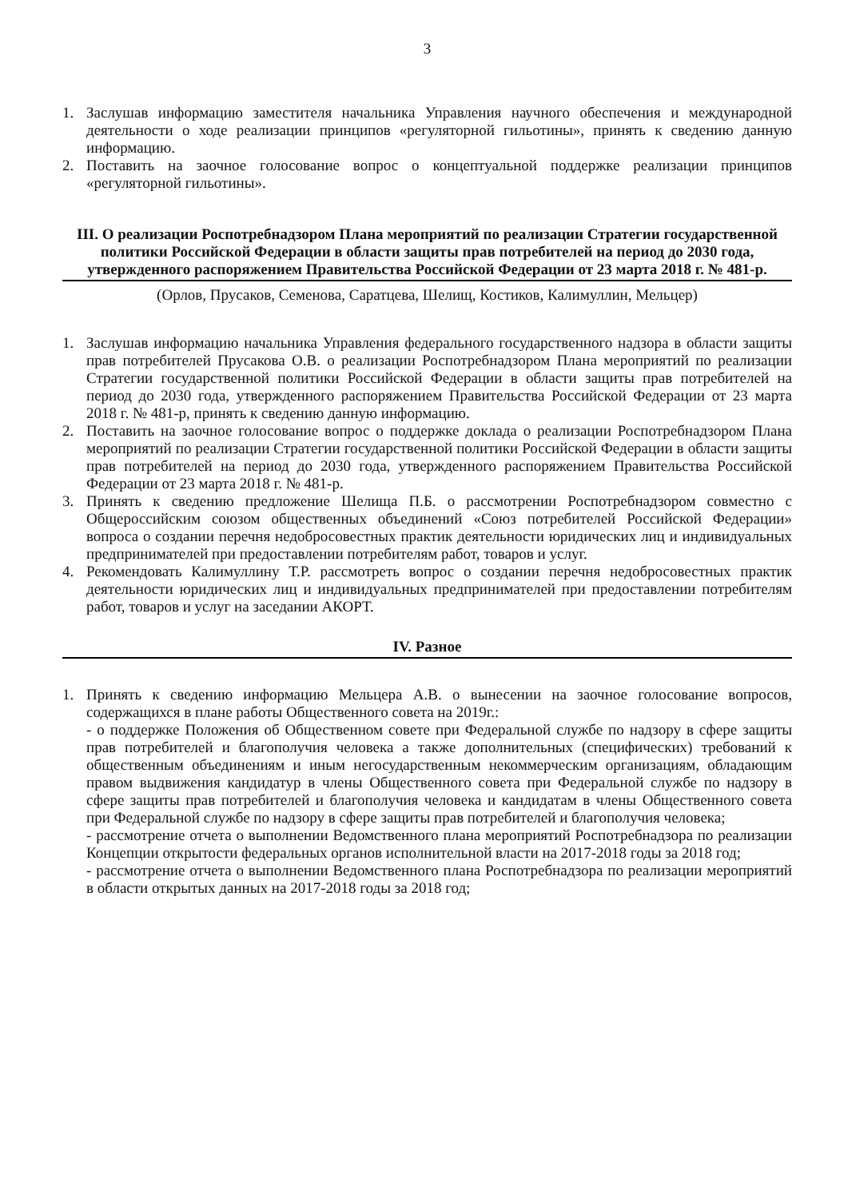3
1. Заслушав информацию заместителя начальника Управления научного обеспечения и международной деятельности о ходе реализации принципов «регуляторной гильотины», принять к сведению данную информацию.
2. Поставить на заочное голосование вопрос о концептуальной поддержке реализации принципов «регуляторной гильотины».
III. О реализации Роспотребнадзором Плана мероприятий по реализации Стратегии государственной политики Российской Федерации в области защиты прав потребителей на период до 2030 года, утвержденного распоряжением Правительства Российской Федерации от 23 марта 2018 г. № 481-р.
(Орлов, Прусаков, Семенова, Саратцева, Шелищ, Костиков, Калимуллин, Мельцер)
1. Заслушав информацию начальника Управления федерального государственного надзора в области защиты прав потребителей Прусакова О.В. о реализации Роспотребнадзором Плана мероприятий по реализации Стратегии государственной политики Российской Федерации в области защиты прав потребителей на период до 2030 года, утвержденного распоряжением Правительства Российской Федерации от 23 марта 2018 г. № 481-р, принять к сведению данную информацию.
2. Поставить на заочное голосование вопрос о поддержке доклада о реализации Роспотребнадзором Плана мероприятий по реализации Стратегии государственной политики Российской Федерации в области защиты прав потребителей на период до 2030 года, утвержденного распоряжением Правительства Российской Федерации от 23 марта 2018 г. № 481-р.
3. Принять к сведению предложение Шелища П.Б. о рассмотрении Роспотребнадзором совместно с Общероссийским союзом общественных объединений «Союз потребителей Российской Федерации» вопроса о создании перечня недобросовестных практик деятельности юридических лиц и индивидуальных предпринимателей при предоставлении потребителям работ, товаров и услуг.
4. Рекомендовать Калимуллину Т.Р. рассмотреть вопрос о создании перечня недобросовестных практик деятельности юридических лиц и индивидуальных предпринимателей при предоставлении потребителям работ, товаров и услуг на заседании АКОРТ.
IV. Разное
1. Принять к сведению информацию Мельцера А.В. о вынесении на заочное голосование вопросов, содержащихся в плане работы Общественного совета на 2019г.:
- о поддержке Положения об Общественном совете при Федеральной службе по надзору в сфере защиты прав потребителей и благополучия человека а также дополнительных (специфических) требований к общественным объединениям и иным негосударственным некоммерческим организациям, обладающим правом выдвижения кандидатур в члены Общественного совета при Федеральной службе по надзору в сфере защиты прав потребителей и благополучия человека и кандидатам в члены Общественного совета при Федеральной службе по надзору в сфере защиты прав потребителей и благополучия человека;
- рассмотрение отчета о выполнении Ведомственного плана мероприятий Роспотребнадзора по реализации Концепции открытости федеральных органов исполнительной власти на 2017-2018 годы за 2018 год;
- рассмотрение отчета о выполнении Ведомственного плана Роспотребнадзора по реализации мероприятий в области открытых данных на 2017-2018 годы за 2018 год;